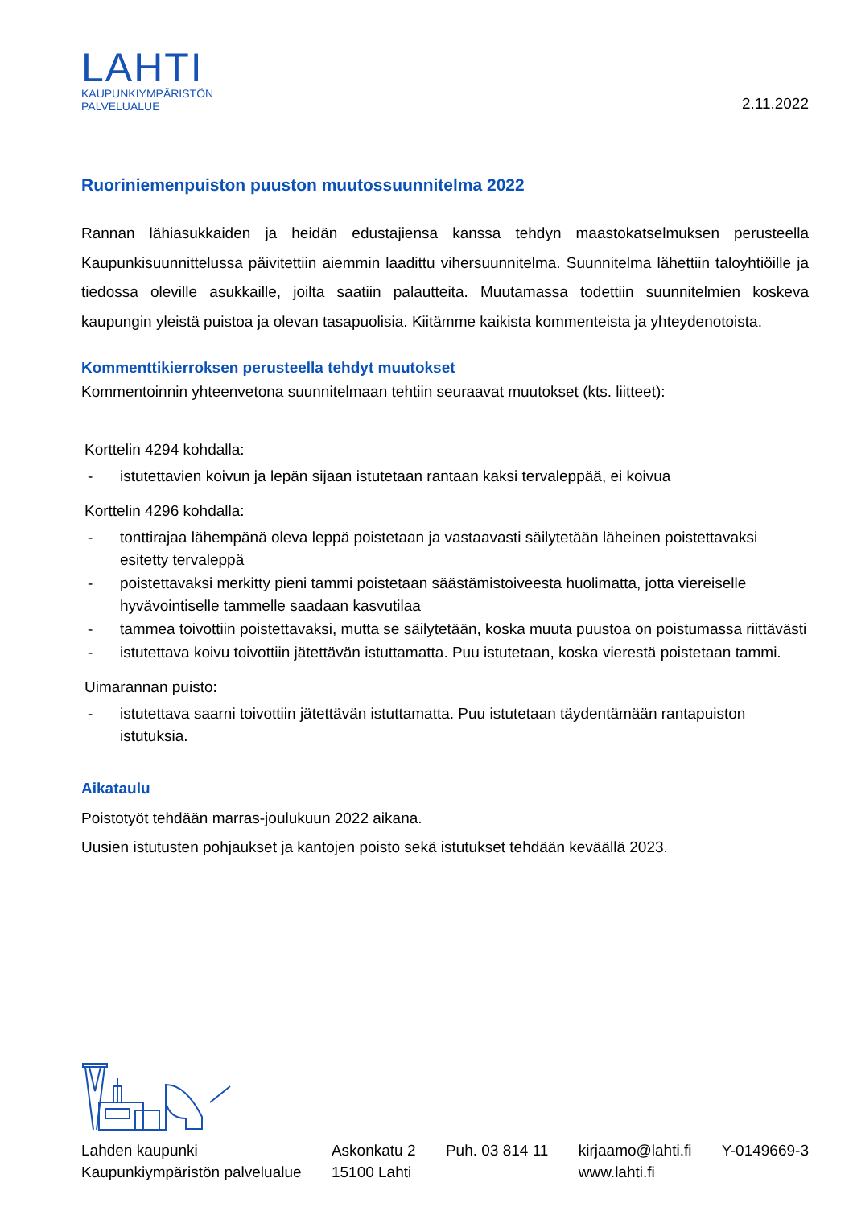LAHTI
KAUPUNKIYMPÄRISTÖN
PALVELUALUE
2.11.2022
Ruoriniemenpuiston puuston muutossuunnitelma 2022
Rannan lähiasukkaiden ja heidän edustajiensa kanssa tehdyn maastokatselmuksen perusteella Kaupunkisuunnittelussa päivitettiin aiemmin laadittu vihersuunnitelma. Suunnitelma lähettiin taloyhtiöille ja tiedossa oleville asukkaille, joilta saatiin palautteita. Muutamassa todettiin suunnitelmien koskeva kaupungin yleistä puistoa ja olevan tasapuolisia. Kiitämme kaikista kommenteista ja yhteydenotoista.
Kommenttikierroksen perusteella tehdyt muutokset
Kommentoinnin yhteenvetona suunnitelmaan tehtiin seuraavat muutokset (kts. liitteet):
Korttelin 4294 kohdalla:
- istutettavien koivun ja lepän sijaan istutetaan rantaan kaksi tervaleppää, ei koivua
Korttelin 4296 kohdalla:
- tonttirajaa lähempänä oleva leppä poistetaan ja vastaavasti säilytetään läheinen poistettavaksi esitetty tervaleppä
- poistettavaksi merkitty pieni tammi poistetaan säästämistoiveesta huolimatta, jotta viereiselle hyvävointiselle tammelle saadaan kasvutilaa
- tammea toivottiin poistettavaksi, mutta se säilytetään, koska muuta puustoa on poistumassa riittävästi
- istutettava koivu toivottiin jätettävän istuttamatta. Puu istutetaan, koska vierestä poistetaan tammi.
Uimarannan puisto:
- istutettava saarni toivottiin jätettävän istuttamatta. Puu istutetaan täydentämään rantapuiston istutuksia.
Aikataulu
Poistotyöt tehdään marras-joulukuun 2022 aikana.
Uusien istutusten pohjaukset ja kantojen poisto sekä istutukset tehdään keväällä 2023.
Lahden kaupunki
Kaupunkiympäristön palvelualue
Askonkatu 2
15100 Lahti
Puh. 03 814 11 kirjaamo@lahti.fi
www.lahti.fi
Y-0149669-3